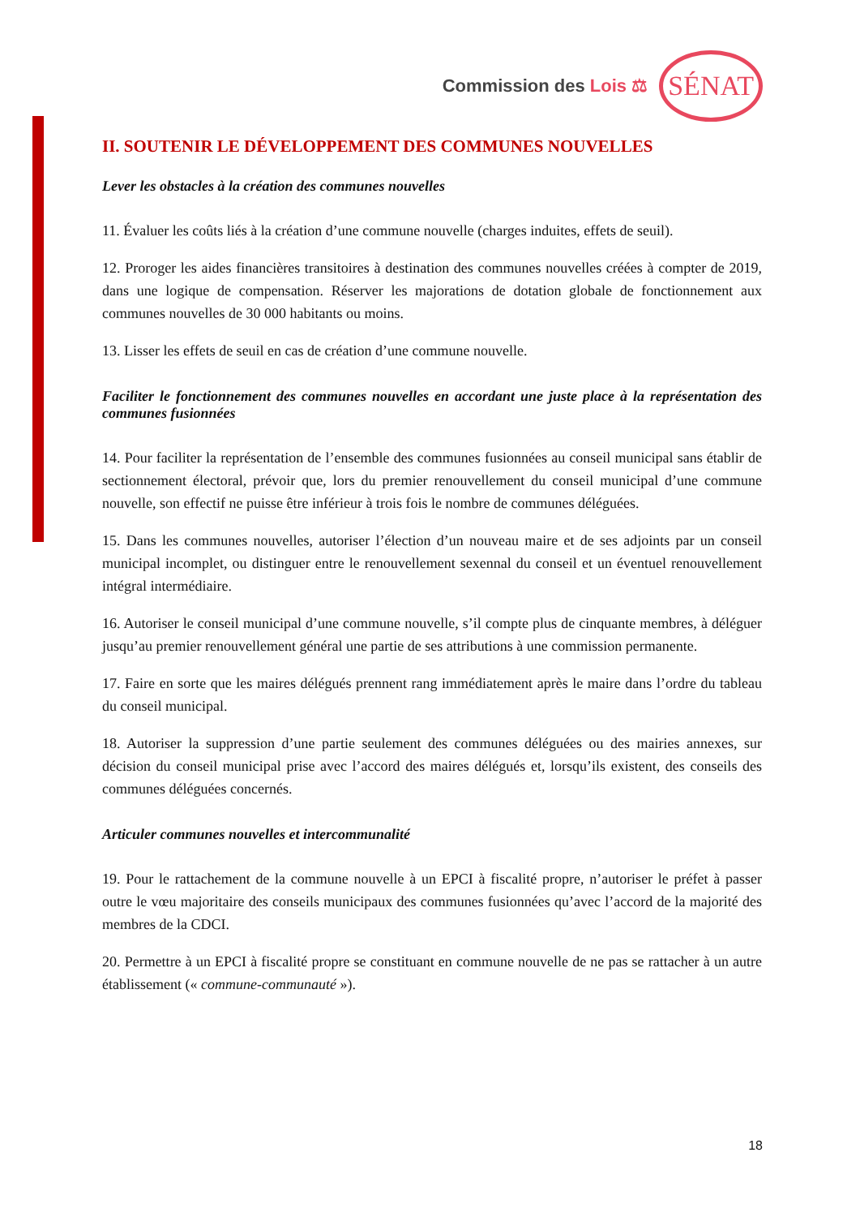Commission des Lois ⚖ SÉNAT
II. SOUTENIR LE DÉVELOPPEMENT DES COMMUNES NOUVELLES
Lever les obstacles à la création des communes nouvelles
11. Évaluer les coûts liés à la création d’une commune nouvelle (charges induites, effets de seuil).
12. Proroger les aides financières transitoires à destination des communes nouvelles créées à compter de 2019, dans une logique de compensation. Réserver les majorations de dotation globale de fonctionnement aux communes nouvelles de 30 000 habitants ou moins.
13. Lisser les effets de seuil en cas de création d’une commune nouvelle.
Faciliter le fonctionnement des communes nouvelles en accordant une juste place à la représentation des communes fusionnées
14. Pour faciliter la représentation de l’ensemble des communes fusionnées au conseil municipal sans établir de sectionnement électoral, prévoir que, lors du premier renouvellement du conseil municipal d’une commune nouvelle, son effectif ne puisse être inférieur à trois fois le nombre de communes déléguées.
15. Dans les communes nouvelles, autoriser l’élection d’un nouveau maire et de ses adjoints par un conseil municipal incomplet, ou distinguer entre le renouvellement sexennal du conseil et un éventuel renouvellement intégral intermédiaire.
16. Autoriser le conseil municipal d’une commune nouvelle, s’il compte plus de cinquante membres, à déléguer jusqu’au premier renouvellement général une partie de ses attributions à une commission permanente.
17. Faire en sorte que les maires délégués prennent rang immédiatement après le maire dans l’ordre du tableau du conseil municipal.
18. Autoriser la suppression d’une partie seulement des communes déléguées ou des mairies annexes, sur décision du conseil municipal prise avec l’accord des maires délégués et, lorsqu’ils existent, des conseils des communes déléguées concernés.
Articuler communes nouvelles et intercommunalité
19. Pour le rattachement de la commune nouvelle à un EPCI à fiscalité propre, n’autoriser le préfet à passer outre le vœu majoritaire des conseils municipaux des communes fusionnées qu’avec l’accord de la majorité des membres de la CDCI.
20. Permettre à un EPCI à fiscalité propre se constituant en commune nouvelle de ne pas se rattacher à un autre établissement (« commune-communauté »).
18